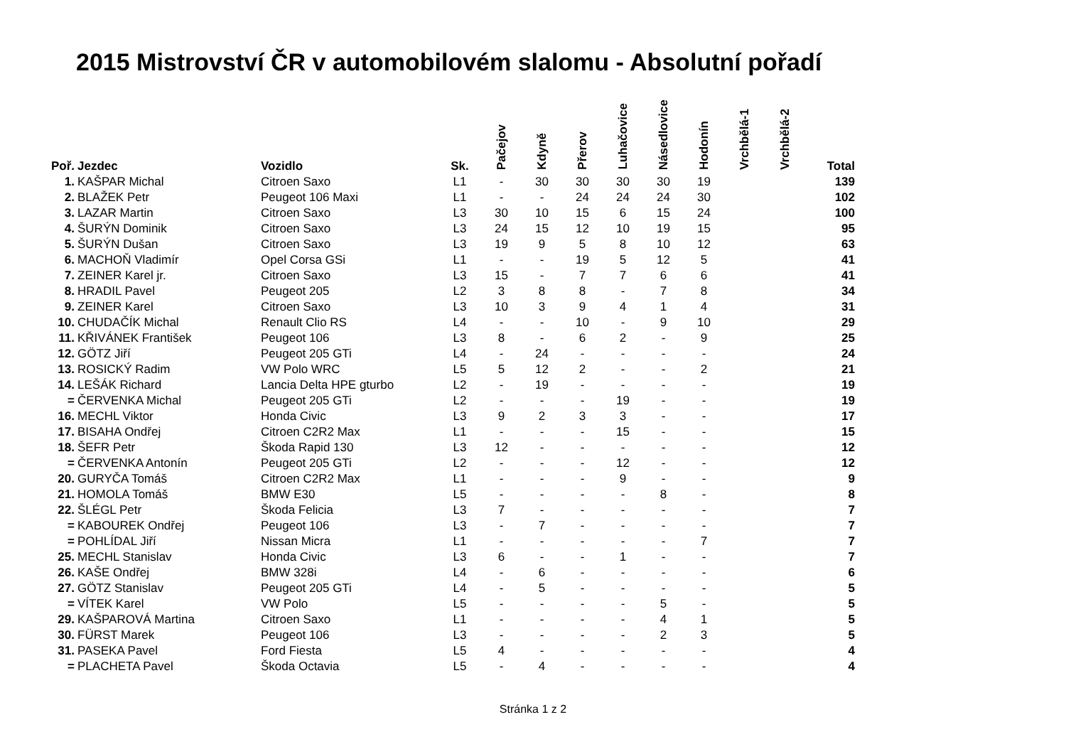2015 Mistrovství ČR v automobilovém slalomu - Absolutní pořadí
| Poř. | Jezdec | Vozidlo | Sk. | Pačejov | Kdyně | Přerov | Luhačovice | Násedlovice | Hodonín | Vrchbělá-1 | Vrchbělá-2 | Total |
| --- | --- | --- | --- | --- | --- | --- | --- | --- | --- | --- | --- | --- |
| 1. | KAŠPAR Michal | Citroen Saxo | L1 | - | 30 | 30 | 30 | 30 | 19 | | | 139 |
| 2. | BLAŽEK Petr | Peugeot 106 Maxi | L1 | - | - | 24 | 24 | 24 | 30 | | | 102 |
| 3. | LAZAR Martin | Citroen Saxo | L3 | 30 | 10 | 15 | 6 | 15 | 24 | | | 100 |
| 4. | ŠURÝN Dominik | Citroen Saxo | L3 | 24 | 15 | 12 | 10 | 19 | 15 | | | 95 |
| 5. | ŠURÝN Dušan | Citroen Saxo | L3 | 19 | 9 | 5 | 8 | 10 | 12 | | | 63 |
| 6. | MACHOŇ Vladimír | Opel Corsa GSi | L1 | - | - | 19 | 5 | 12 | 5 | | | 41 |
| 7. | ZEINER Karel jr. | Citroen Saxo | L3 | 15 | - | 7 | 7 | 6 | 6 | | | 41 |
| 8. | HRADIL Pavel | Peugeot 205 | L2 | 3 | 8 | 8 | - | 7 | 8 | | | 34 |
| 9. | ZEINER Karel | Citroen Saxo | L3 | 10 | 3 | 9 | 4 | 1 | 4 | | | 31 |
| 10. | CHUDAČÍK Michal | Renault Clio RS | L4 | - | - | 10 | - | 9 | 10 | | | 29 |
| 11. | KŘIVÁNEK František | Peugeot 106 | L3 | 8 | - | 6 | 2 | - | 9 | | | 25 |
| 12. | GÖTZ Jiří | Peugeot 205 GTi | L4 | - | 24 | - | - | - | - | | | 24 |
| 13. | ROSICKÝ Radim | VW Polo WRC | L5 | 5 | 12 | 2 | - | - | 2 | | | 21 |
| 14. | LEŠÁK Richard | Lancia Delta HPE gturbo | L2 | - | 19 | - | - | - | - | | | 19 |
| = | ČERVENKA Michal | Peugeot 205 GTi | L2 | - | - | - | 19 | - | - | | | 19 |
| 16. | MECHL Viktor | Honda Civic | L3 | 9 | 2 | 3 | 3 | - | - | | | 17 |
| 17. | BISAHA Ondřej | Citroen C2R2 Max | L1 | - | - | - | 15 | - | - | | | 15 |
| 18. | ŠEFR Petr | Škoda Rapid 130 | L3 | 12 | - | - | - | - | - | | | 12 |
| = | ČERVENKA Antonín | Peugeot 205 GTi | L2 | - | - | - | 12 | - | - | | | 12 |
| 20. | GURYČA Tomáš | Citroen C2R2 Max | L1 | - | - | - | 9 | - | - | | | 9 |
| 21. | HOMOLA Tomáš | BMW E30 | L5 | - | - | - | - | 8 | - | | | 8 |
| 22. | ŠLÉGL Petr | Škoda Felicia | L3 | 7 | - | - | - | - | - | | | 7 |
| = | KABOUREK Ondřej | Peugeot 106 | L3 | - | 7 | - | - | - | - | | | 7 |
| = | POHLÍDAL Jiří | Nissan Micra | L1 | - | - | - | - | - | 7 | | | 7 |
| 25. | MECHL Stanislav | Honda Civic | L3 | 6 | - | - | 1 | - | - | | | 7 |
| 26. | KAŠE Ondřej | BMW 328i | L4 | - | 6 | - | - | - | - | | | 6 |
| 27. | GÖTZ Stanislav | Peugeot 205 GTi | L4 | - | 5 | - | - | - | - | | | 5 |
| = | VÍTEK Karel | VW Polo | L5 | - | - | - | - | 5 | - | | | 5 |
| 29. | KAŠPAROVÁ Martina | Citroen Saxo | L1 | - | - | - | - | 4 | 1 | | | 5 |
| 30. | FÜRST Marek | Peugeot 106 | L3 | - | - | - | - | 2 | 3 | | | 5 |
| 31. | PASEKA Pavel | Ford Fiesta | L5 | 4 | - | - | - | - | - | | | 4 |
| = | PLACHETA Pavel | Škoda Octavia | L5 | - | 4 | - | - | - | - | | | 4 |
Stránka 1 z 2